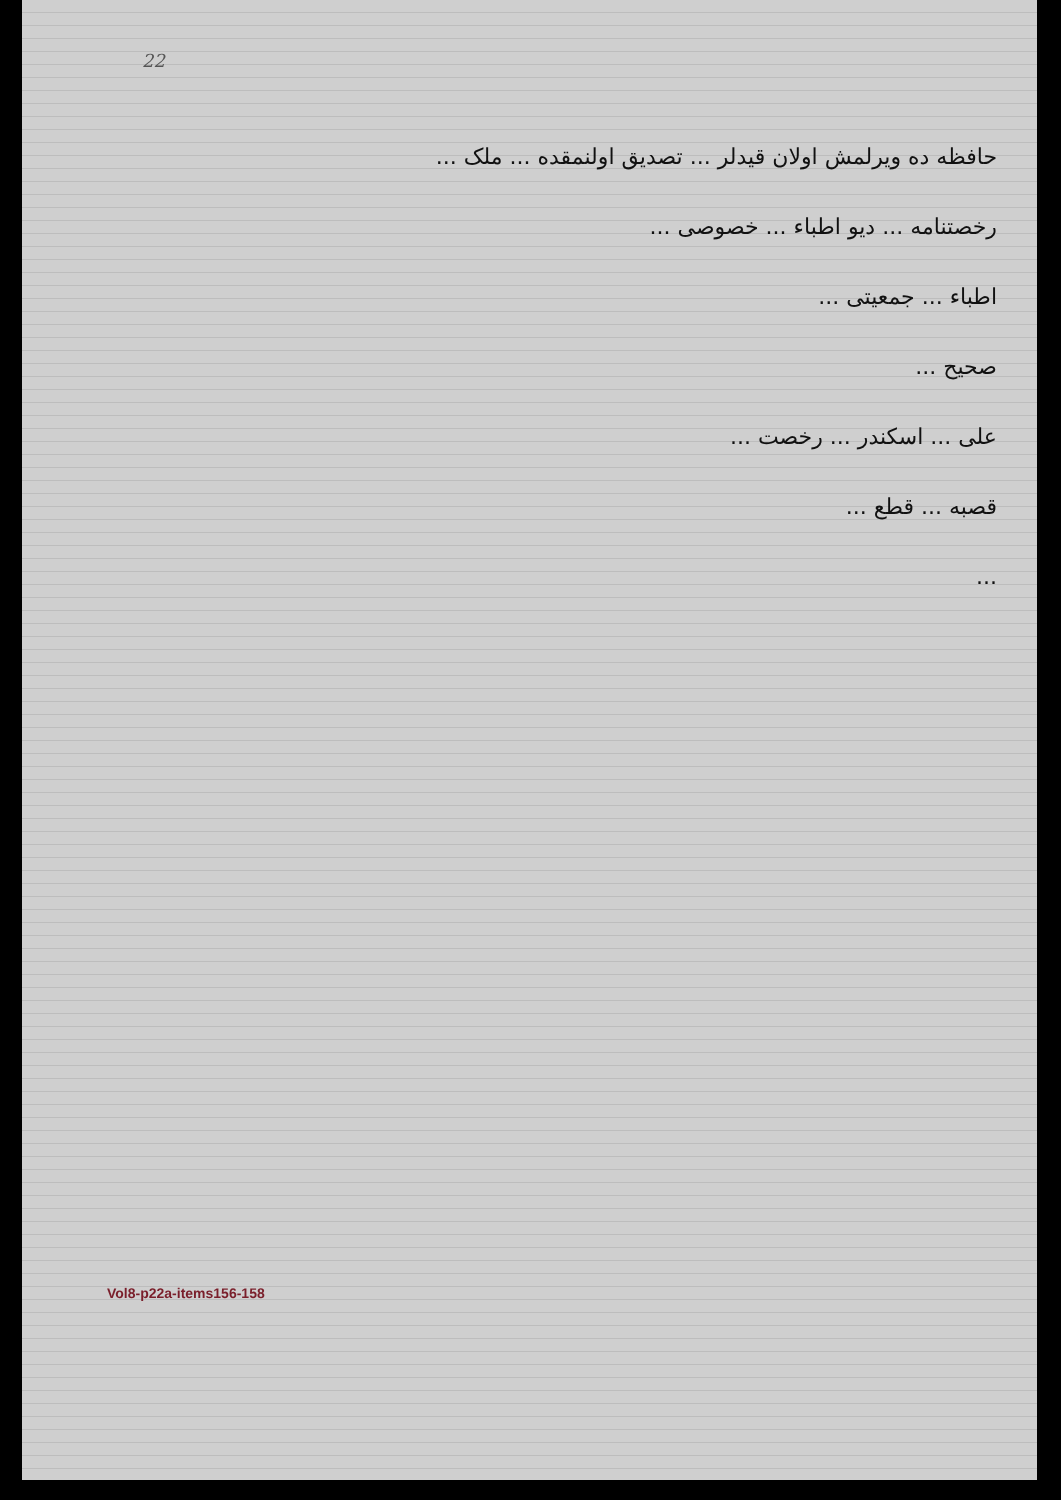22
حافظه ده ویرلمش اولان قیدلر ... تصدیق اولنمقده ... ملک ...
رخصتنامه ... دیو اطباء ... خصوصی ...
اطباء ... جمعیتی ...
صحیح ...
علی ... اسکندر ... رخصت ...
قصبه ... قطع ...
...
Vol8-p22a-items156-158